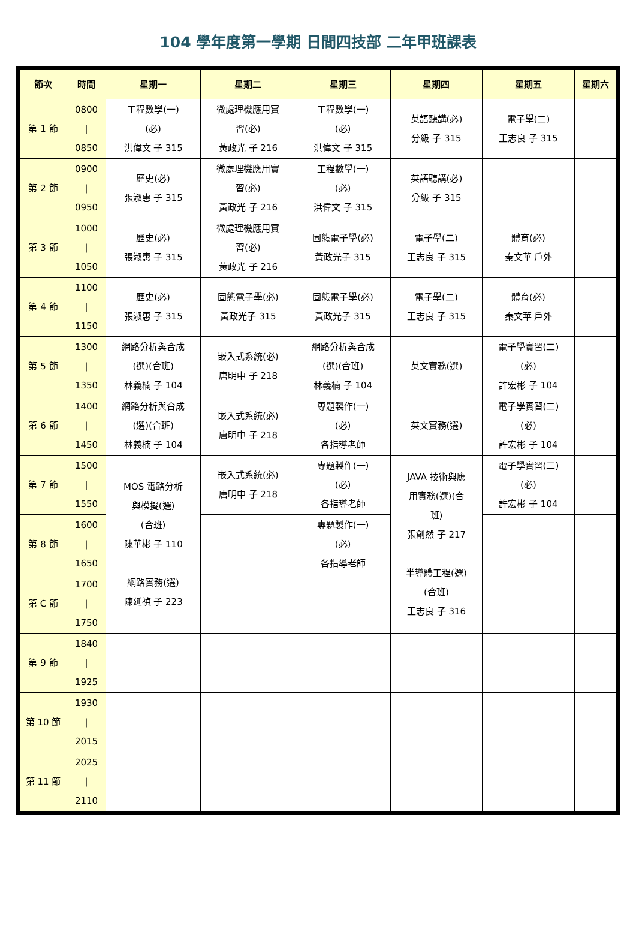104 學年度第一學期 日間四技部 二年甲班課表
| 節次 | 時間 | 星期一 | 星期二 | 星期三 | 星期四 | 星期五 | 星期六 |
| --- | --- | --- | --- | --- | --- | --- | --- |
| 第 1 節 | 0800 / 0850 | 工程數學(一) (必) 洪偉文 子 315 | 微處理機應用實 習(必) 黃政光 子 216 | 工程數學(一) (必) 洪偉文 子 315 | 英語聽講(必) 分級 子 315 | 電子學(二) 王志良 子 315 | |
| 第 2 節 | 0900 / 0950 | 歷史(必) 張淑惠 子 315 | 微處理機應用實 習(必) 黃政光 子 216 | 工程數學(一) (必) 洪偉文 子 315 | 英語聽講(必) 分級 子 315 | | |
| 第 3 節 | 1000 / 1050 | 歷史(必) 張淑惠 子 315 | 微處理機應用實 習(必) 黃政光 子 216 | 固態電子學(必) 黃政光子 315 | 電子學(二) 王志良 子 315 | 體育(必) 秦文華 戶外 | |
| 第 4 節 | 1100 / 1150 | 歷史(必) 張淑惠 子 315 | 固態電子學(必) 黃政光子 315 | 固態電子學(必) 黃政光子 315 | 電子學(二) 王志良 子 315 | 體育(必) 秦文華 戶外 | |
| 第 5 節 | 1300 / 1350 | 網路分析與合成 (選)(合班) 林義楠 子 104 | 嵌入式系統(必) 唐明中 子 218 | 網路分析與合成 (選)(合班) 林義楠 子 104 | 英文實務(選) | 電子學實習(二) (必) 許宏彬 子 104 | |
| 第 6 節 | 1400 / 1450 | 網路分析與合成 (選)(合班) 林義楠 子 104 | 嵌入式系統(必) 唐明中 子 218 | 專題製作(一) (必) 各指導老師 | 英文實務(選) | 電子學實習(二) (必) 許宏彬 子 104 | |
| 第 7 節 | 1500 / 1550 | MOS 電路分析 與模擬(選) (合班) 陳華彬 子 110 網路實務(選) 陳延禎 子 223 | 嵌入式系統(必) 唐明中 子 218 | 專題製作(一) (必) 各指導老師 | JAVA 技術與應 用實務(選)(合 班) 張創然 子 217 半導體工程(選) (合班) 王志良 子 316 | 電子學實習(二) (必) 許宏彬 子 104 | |
| 第 8 節 | 1600 / 1650 | | | 專題製作(一) (必) 各指導老師 | | | |
| 第 C 節 | 1700 / 1750 | | | | | | |
| 第 9 節 | 1840 / 1925 | | | | | | |
| 第 10 節 | 1930 / 2015 | | | | | | |
| 第 11 節 | 2025 / 2110 | | | | | | |